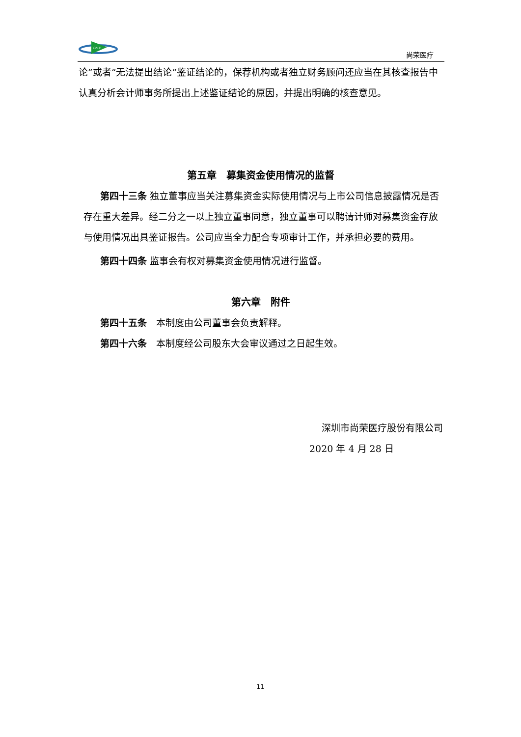GMF
尚荣医疗
论”或者“无法提出结论”鉴证结论的，保荐机构或者独立财务顾问还应当在其核查报告中认真分析会计师事务所提出上述鉴证结论的原因，并提出明确的核查意见。
第五章　募集资金使用情况的监督
第四十三条 独立董事应当关注募集资金实际使用情况与上市公司信息披露情况是否存在重大差异。经二分之一以上独立董事同意，独立董事可以聘请计师对募集资金存放与使用情况出具鉴证报告。公司应当全力配合专项审计工作，并承担必要的费用。
第四十四条 监事会有权对募集资金使用情况进行监督。
第六章　附件
第四十五条　本制度由公司董事会负责解释。
第四十六条　本制度经公司股东大会审议通过之日起生效。
深圳市尚荣医疗股份有限公司
2020 年 4 月 28 日
11